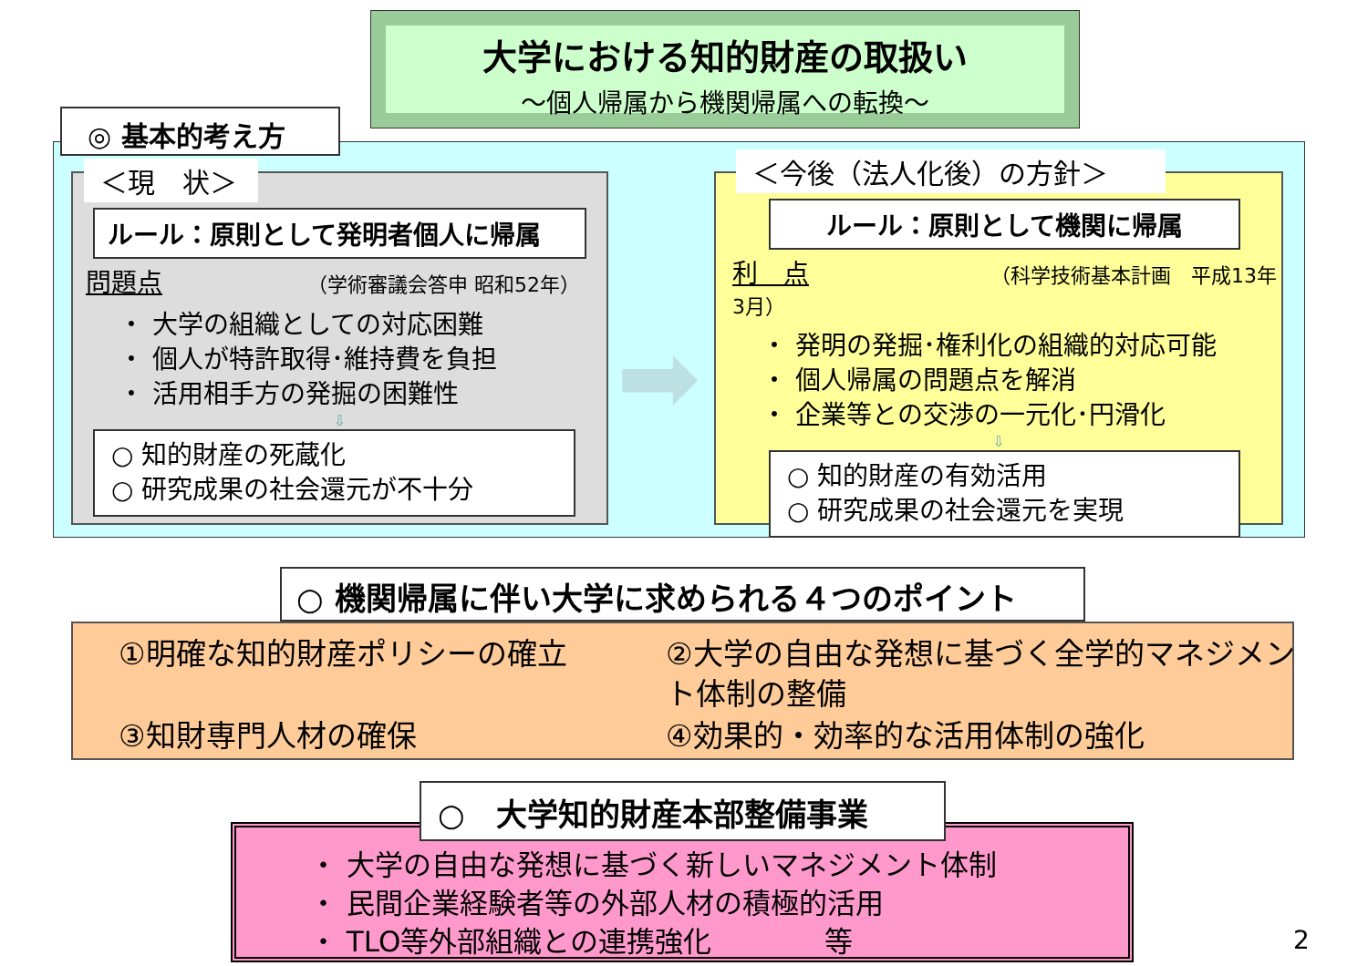大学における知的財産の取扱い
～個人帰属から機関帰属への転換～
◎ 基本的考え方
＜現　状＞
ルール：原則として発明者個人に帰属
問題点 （学術審議会答申 昭和52年）
・ 大学の組織としての対応困難
・ 個人が特許取得･維持費を負担
・ 活用相手方の発掘の困難性
⇩
○ 知的財産の死蔵化
○ 研究成果の社会還元が不十分
➡
＜今後（法人化後）の方針＞
ルール：原則として機関に帰属
利　点 （科学技術基本計画　平成13年3月）
・ 発明の発掘･権利化の組織的対応可能
・ 個人帰属の問題点を解消
・ 企業等との交渉の一元化･円滑化
⇩
○ 知的財産の有効活用
○ 研究成果の社会還元を実現
○ 機関帰属に伴い大学に求められる４つのポイント
①明確な知的財産ポリシーの確立
②大学の自由な発想に基づく全学的マネジメント体制の整備
③知財専門人材の確保
④効果的・効率的な活用体制の強化
・ 大学の自由な発想に基づく新しいマネジメント体制
・ 民間企業経験者等の外部人材の積極的活用
・ TLO等外部組織との連携強化　　　　等
○　大学知的財産本部整備事業
2